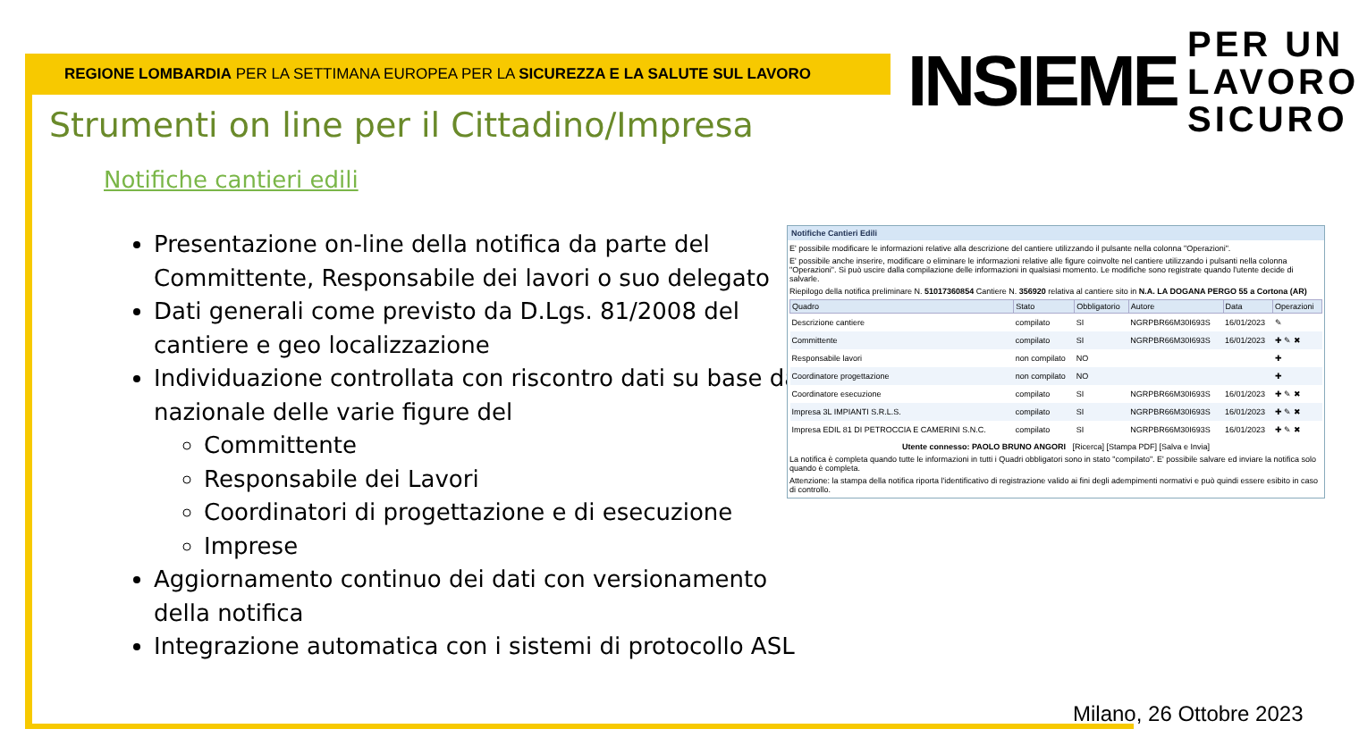REGIONE LOMBARDIA PER LA SETTIMANA EUROPEA PER LA SICUREZZA E LA SALUTE SUL LAVORO
INSIEME PER UN
LAVORO
SICURO
Strumenti on line per il Cittadino/Impresa
Notifiche cantieri edili
Presentazione on-line della notifica da parte del Committente, Responsabile dei lavori o suo delegato
Dati generali come previsto da D.Lgs. 81/2008 del cantiere e geo localizzazione
Individuazione controllata con riscontro dati su base dati nazionale delle varie figure del
Committente
Responsabile dei Lavori
Coordinatori di progettazione e di esecuzione
Imprese
Aggiornamento continuo dei dati con versionamento della notifica
Integrazione automatica con i sistemi di protocollo ASL
Notifiche Cantieri Edili
E' possibile modificare le informazioni relative alla descrizione del cantiere utilizzando il pulsante nella colonna "Operazioni".
E' possibile anche inserire, modificare o eliminare le informazioni relative alle figure coinvolte nel cantiere utilizzando i pulsanti nella colonna "Operazioni". Si può uscire dalla compilazione delle informazioni in qualsiasi momento. Le modifiche sono registrate quando l'utente decide di salvarle.
Riepilogo della notifica preliminare N. 51017360854 Cantiere N. 356920 relativa al cantiere sito in N.A. LA DOGANA PERGO 55 a Cortona (AR)
| Quadro | Stato | Obbligatorio | Autore | Data | Operazioni |
| --- | --- | --- | --- | --- | --- |
| Descrizione cantiere | compilato | SI | NGRPBR66M30I693S | 16/01/2023 | ✎ |
| Committente | compilato | SI | NGRPBR66M30I693S | 16/01/2023 | ✚ ✎ ✖ |
| Responsabile lavori | non compilato | NO | | | ✚ |
| Coordinatore progettazione | non compilato | NO | | | ✚ |
| Coordinatore esecuzione | compilato | SI | NGRPBR66M30I693S | 16/01/2023 | ✚ ✎ ✖ |
| Impresa 3L IMPIANTI S.R.L.S. | compilato | SI | NGRPBR66M30I693S | 16/01/2023 | ✚ ✎ ✖ |
| Impresa EDIL 81 DI PETROCCIA E CAMERINI S.N.C. | compilato | SI | NGRPBR66M30I693S | 16/01/2023 | ✚ ✎ ✖ |
Utente connesso: PAOLO BRUNO ANGORI [Ricerca] [Stampa PDF] [Salva e Invia]
La notifica è completa quando tutte le informazioni in tutti i Quadri obbligatori sono in stato "compilato". E' possibile salvare ed inviare la notifica solo quando è completa.
Attenzione: la stampa della notifica riporta l'identificativo di registrazione valido ai fini degli adempimenti normativi e può quindi essere esibito in caso di controllo.
Milano, 26 Ottobre 2023